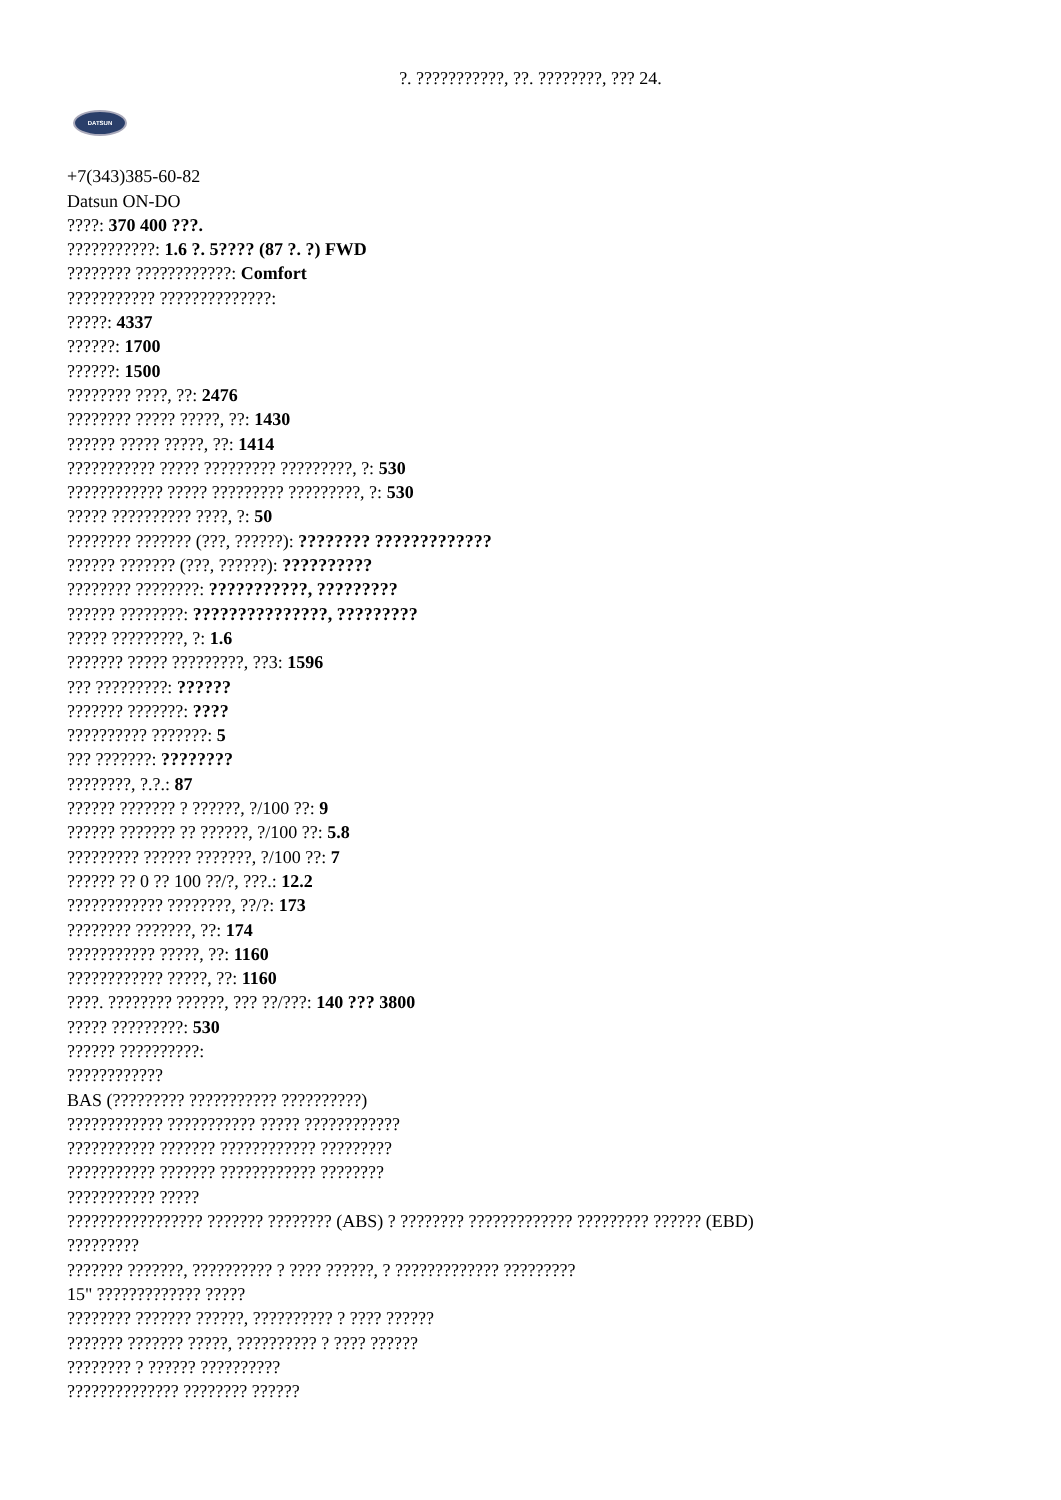?. ???????????, ??. ????????, ??? 24.
DATSUN
+7(343)385-60-82
Datsun ON-DO
????: 370 400 ???.
???????????: 1.6 ?. 5???? (87 ?. ?) FWD
???????? ????????????: Comfort
??????????? ??????????????:
?????: 4337
??????: 1700
??????: 1500
???????? ????, ??: 2476
???????? ????? ?????, ??: 1430
?????? ????? ?????, ??: 1414
??????????? ????? ????????? ?????????, ?: 530
???????????? ????? ????????? ?????????, ?: 530
????? ?????????? ????, ?: 50
???????? ??????? (???, ??????): ???????? ?????????????
?????? ??????? (???, ??????): ??????????
???????? ????????: ???????????, ?????????
?????? ????????: ???????????????, ?????????
????? ?????????, ?: 1.6
??????? ????? ?????????, ??3: 1596
??? ?????????: ??????
??????? ???????: ????
?????????? ???????: 5
??? ???????: ????????
????????, ?.?.: 87
?????? ??????? ? ??????, ?/100 ??: 9
?????? ??????? ?? ??????, ?/100 ??: 5.8
????????? ?????? ???????, ?/100 ??: 7
?????? ?? 0 ?? 100 ??/?, ???.: 12.2
???????????? ????????, ??/?: 173
???????? ???????, ??: 174
??????????? ?????, ??: 1160
???????????? ?????, ??: 1160
????. ???????? ??????, ??? ??/???: 140 ??? 3800
????? ?????????: 530
?????? ??????????:
????????????
BAS (????????? ??????????? ??????????)
???????????? ??????????? ????? ????????????
??????????? ??????? ???????????? ?????????
??????????? ??????? ???????????? ????????
??????????? ?????
????????????????? ??????? ???????? (ABS) ? ???????? ????????????? ????????? ?????? (EBD)
?????????
??????? ???????, ?????????? ? ???? ??????, ? ????????????? ?????????
15" ????????????? ?????
???????? ??????? ??????, ?????????? ? ???? ??????
??????? ??????? ?????, ?????????? ? ???? ??????
???????? ? ?????? ??????????
?????????????? ???????? ??????